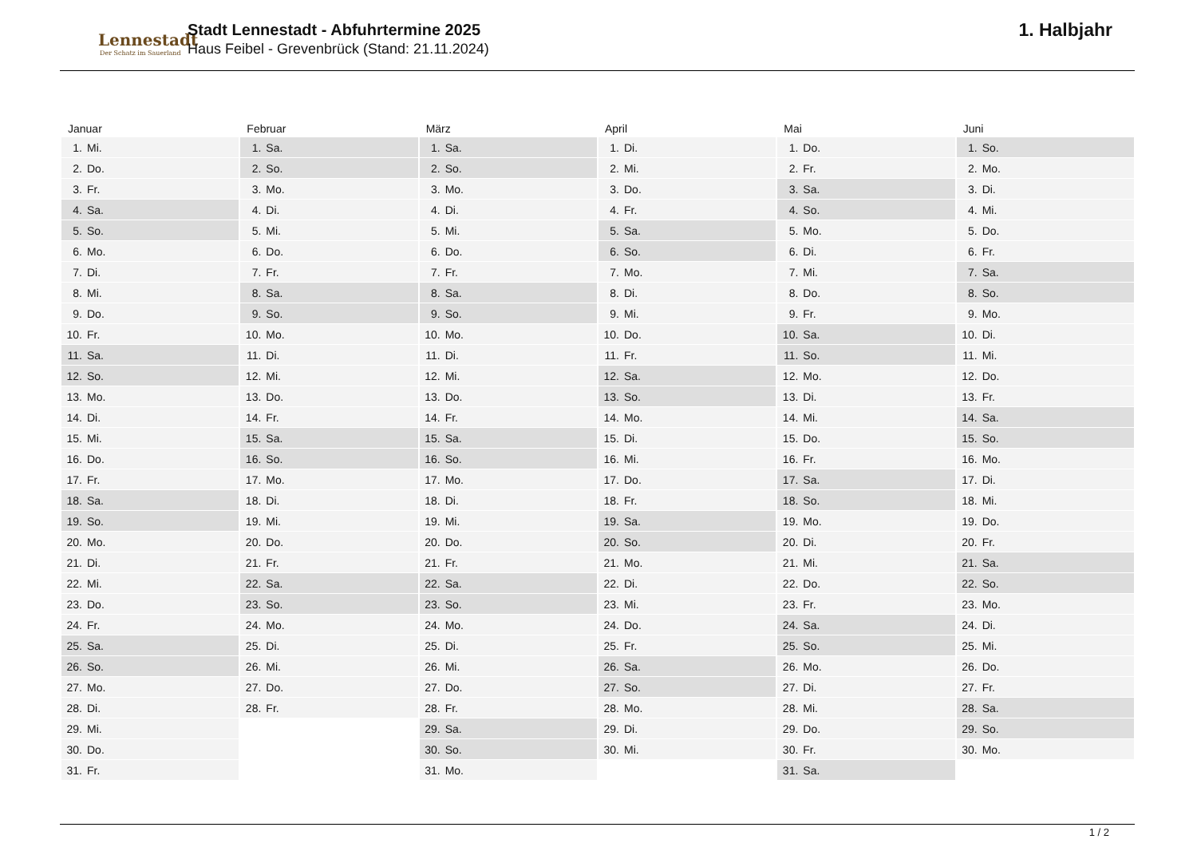Lennestadt
Der Schatz im Sauerland
Stadt Lennestadt - Abfuhrtermine 2025
Haus Feibel - Grevenbrück (Stand: 21.11.2024)
1. Halbjahr
| Januar | Februar | März | April | Mai | Juni |
| --- | --- | --- | --- | --- | --- |
| 1. Mi. | 1. Sa. | 1. Sa. | 1. Di. | 1. Do. | 1. So. |
| 2. Do. | 2. So. | 2. So. | 2. Mi. | 2. Fr. | 2. Mo. |
| 3. Fr. | 3. Mo. | 3. Mo. | 3. Do. | 3. Sa. | 3. Di. |
| 4. Sa. | 4. Di. | 4. Di. | 4. Fr. | 4. So. | 4. Mi. |
| 5. So. | 5. Mi. | 5. Mi. | 5. Sa. | 5. Mo. | 5. Do. |
| 6. Mo. | 6. Do. | 6. Do. | 6. So. | 6. Di. | 6. Fr. |
| 7. Di. | 7. Fr. | 7. Fr. | 7. Mo. | 7. Mi. | 7. Sa. |
| 8. Mi. | 8. Sa. | 8. Sa. | 8. Di. | 8. Do. | 8. So. |
| 9. Do. | 9. So. | 9. So. | 9. Mi. | 9. Fr. | 9. Mo. |
| 10. Fr. | 10. Mo. | 10. Mo. | 10. Do. | 10. Sa. | 10. Di. |
| 11. Sa. | 11. Di. | 11. Di. | 11. Fr. | 11. So. | 11. Mi. |
| 12. So. | 12. Mi. | 12. Mi. | 12. Sa. | 12. Mo. | 12. Do. |
| 13. Mo. | 13. Do. | 13. Do. | 13. So. | 13. Di. | 13. Fr. |
| 14. Di. | 14. Fr. | 14. Fr. | 14. Mo. | 14. Mi. | 14. Sa. |
| 15. Mi. | 15. Sa. | 15. Sa. | 15. Di. | 15. Do. | 15. So. |
| 16. Do. | 16. So. | 16. So. | 16. Mi. | 16. Fr. | 16. Mo. |
| 17. Fr. | 17. Mo. | 17. Mo. | 17. Do. | 17. Sa. | 17. Di. |
| 18. Sa. | 18. Di. | 18. Di. | 18. Fr. | 18. So. | 18. Mi. |
| 19. So. | 19. Mi. | 19. Mi. | 19. Sa. | 19. Mo. | 19. Do. |
| 20. Mo. | 20. Do. | 20. Do. | 20. So. | 20. Di. | 20. Fr. |
| 21. Di. | 21. Fr. | 21. Fr. | 21. Mo. | 21. Mi. | 21. Sa. |
| 22. Mi. | 22. Sa. | 22. Sa. | 22. Di. | 22. Do. | 22. So. |
| 23. Do. | 23. So. | 23. So. | 23. Mi. | 23. Fr. | 23. Mo. |
| 24. Fr. | 24. Mo. | 24. Mo. | 24. Do. | 24. Sa. | 24. Di. |
| 25. Sa. | 25. Di. | 25. Di. | 25. Fr. | 25. So. | 25. Mi. |
| 26. So. | 26. Mi. | 26. Mi. | 26. Sa. | 26. Mo. | 26. Do. |
| 27. Mo. | 27. Do. | 27. Do. | 27. So. | 27. Di. | 27. Fr. |
| 28. Di. | 28. Fr. | 28. Fr. | 28. Mo. | 28. Mi. | 28. Sa. |
| 29. Mi. | | 29. Sa. | 29. Di. | 29. Do. | 29. So. |
| 30. Do. | | 30. So. | 30. Mi. | 30. Fr. | 30. Mo. |
| 31. Fr. | | 31. Mo. | | 31. Sa. | |
1 / 2